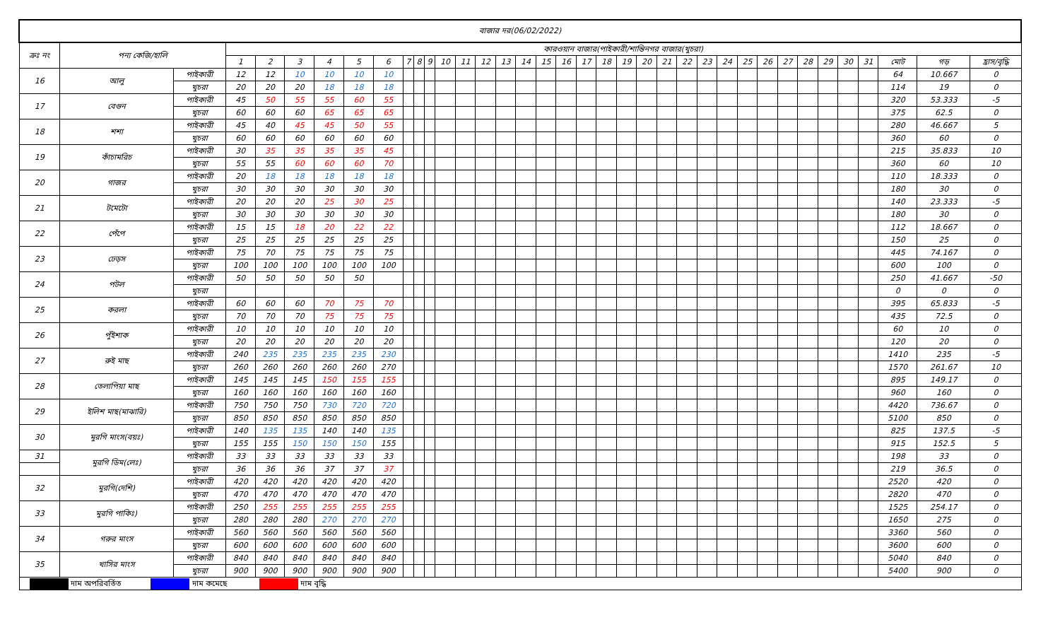| বাজার দর(06/02/2022) | | | | | | | | | | | | | | | | | | | | | | | | | | | | | | | | | | | | |
| --- | --- | --- | --- | --- | --- | --- | --- | --- | --- | --- | --- | --- | --- | --- | --- | --- | --- | --- | --- | --- | --- | --- | --- | --- | --- | --- | --- | --- | --- | --- | --- | --- | --- | --- | --- | --- |
| ক্রঃ নং | পন্য কেজি/হালি | | কারওয়ান বাজার(পাইকারী/শান্তিনগর বাজার(খুচরা) | | | | | | | | | | | | | | | | | | | | | | | | | | | | | | | | | |
| | | | 1 | 2 | 3 | 4 | 5 | 6 | 7 | 8 | 9 | 10 | 11 | 12 | 13 | 14 | 15 | 16 | 17 | 18 | 19 | 20 | 21 | 22 | 23 | 24 | 25 | 26 | 27 | 28 | 29 | 30 | 31 | মোট | গড় | হ্রাস/বৃদ্ধি |
| 16 | আলু | পাইকারী | 12 | 12 | 10 | 10 | 10 | 10 | | | | | | | | | | | | | | | | | | | | | | | | | | 64 | 10.667 | 0 |
| | | খুচরা | 20 | 20 | 20 | 18 | 18 | 18 | | | | | | | | | | | | | | | | | | | | | | | | | | 114 | 19 | 0 |
| 17 | বেগুন | পাইকারী | 45 | 50 | 55 | 55 | 60 | 55 | | | | | | | | | | | | | | | | | | | | | | | | | | 320 | 53.333 | -5 |
| | | খুচরা | 60 | 60 | 60 | 65 | 65 | 65 | | | | | | | | | | | | | | | | | | | | | | | | | | 375 | 62.5 | 0 |
| 18 | শশা | পাইকারী | 45 | 40 | 45 | 45 | 50 | 55 | | | | | | | | | | | | | | | | | | | | | | | | | | 280 | 46.667 | 5 |
| | | খুচরা | 60 | 60 | 60 | 60 | 60 | 60 | | | | | | | | | | | | | | | | | | | | | | | | | | 360 | 60 | 0 |
| 19 | কাঁচামরিচ | পাইকারী | 30 | 35 | 35 | 35 | 35 | 45 | | | | | | | | | | | | | | | | | | | | | | | | | | 215 | 35.833 | 10 |
| | | খুচরা | 55 | 55 | 60 | 60 | 60 | 70 | | | | | | | | | | | | | | | | | | | | | | | | | | 360 | 60 | 10 |
| 20 | গাজর | পাইকারী | 20 | 18 | 18 | 18 | 18 | 18 | | | | | | | | | | | | | | | | | | | | | | | | | | 110 | 18.333 | 0 |
| | | খুচরা | 30 | 30 | 30 | 30 | 30 | 30 | | | | | | | | | | | | | | | | | | | | | | | | | | 180 | 30 | 0 |
| 21 | টমেটো | পাইকারী | 20 | 20 | 20 | 25 | 30 | 25 | | | | | | | | | | | | | | | | | | | | | | | | | | 140 | 23.333 | -5 |
| | | খুচরা | 30 | 30 | 30 | 30 | 30 | 30 | | | | | | | | | | | | | | | | | | | | | | | | | | 180 | 30 | 0 |
| 22 | পেঁপে | পাইকারী | 15 | 15 | 18 | 20 | 22 | 22 | | | | | | | | | | | | | | | | | | | | | | | | | | 112 | 18.667 | 0 |
| | | খুচরা | 25 | 25 | 25 | 25 | 25 | 25 | | | | | | | | | | | | | | | | | | | | | | | | | | 150 | 25 | 0 |
| 23 | ঢেড়স | পাইকারী | 75 | 70 | 75 | 75 | 75 | 75 | | | | | | | | | | | | | | | | | | | | | | | | | | 445 | 74.167 | 0 |
| | | খুচরা | 100 | 100 | 100 | 100 | 100 | 100 | | | | | | | | | | | | | | | | | | | | | | | | | | 600 | 100 | 0 |
| 24 | পটল | পাইকারী | 50 | 50 | 50 | 50 | 50 | | | | | | | | | | | | | | | | | | | | | | | | | | | 250 | 41.667 | -50 |
| | | খুচরা | | | | | | | | | | | | | | | | | | | | | | | | | | | | | | | | 0 | 0 | 0 |
| 25 | করলা | পাইকারী | 60 | 60 | 60 | 70 | 75 | 70 | | | | | | | | | | | | | | | | | | | | | | | | | | 395 | 65.833 | -5 |
| | | খুচরা | 70 | 70 | 70 | 75 | 75 | 75 | | | | | | | | | | | | | | | | | | | | | | | | | | 435 | 72.5 | 0 |
| 26 | পুঁইশাক | পাইকারী | 10 | 10 | 10 | 10 | 10 | 10 | | | | | | | | | | | | | | | | | | | | | | | | | | 60 | 10 | 0 |
| | | খুচরা | 20 | 20 | 20 | 20 | 20 | 20 | | | | | | | | | | | | | | | | | | | | | | | | | | 120 | 20 | 0 |
| 27 | রুই মাছ | পাইকারী | 240 | 235 | 235 | 235 | 235 | 230 | | | | | | | | | | | | | | | | | | | | | | | | | | 1410 | 235 | -5 |
| | | খুচরা | 260 | 260 | 260 | 260 | 260 | 270 | | | | | | | | | | | | | | | | | | | | | | | | | | 1570 | 261.67 | 10 |
| 28 | তেলাপিয়া মাছ | পাইকারী | 145 | 145 | 145 | 150 | 155 | 155 | | | | | | | | | | | | | | | | | | | | | | | | | | 895 | 149.17 | 0 |
| | | খুচরা | 160 | 160 | 160 | 160 | 160 | 160 | | | | | | | | | | | | | | | | | | | | | | | | | | 960 | 160 | 0 |
| 29 | ইলিশ মাছ(মাঝারি) | পাইকারী | 750 | 750 | 750 | 730 | 720 | 720 | | | | | | | | | | | | | | | | | | | | | | | | | | 4420 | 736.67 | 0 |
| | | খুচরা | 850 | 850 | 850 | 850 | 850 | 850 | | | | | | | | | | | | | | | | | | | | | | | | | | 5100 | 850 | 0 |
| 30 | মুরগি মাংস(বয়ঃ) | পাইকারী | 140 | 135 | 135 | 140 | 140 | 135 | | | | | | | | | | | | | | | | | | | | | | | | | | 825 | 137.5 | -5 |
| | | খুচরা | 155 | 155 | 150 | 150 | 150 | 155 | | | | | | | | | | | | | | | | | | | | | | | | | | 915 | 152.5 | 5 |
| 31 | মুরগি ডিম(লেঃ) | পাইকারী | 33 | 33 | 33 | 33 | 33 | 33 | | | | | | | | | | | | | | | | | | | | | | | | | | 198 | 33 | 0 |
| | | খুচরা | 36 | 36 | 36 | 37 | 37 | 37 | | | | | | | | | | | | | | | | | | | | | | | | | | 219 | 36.5 | 0 |
| 32 | মুরগি(দেশি) | পাইকারী | 420 | 420 | 420 | 420 | 420 | 420 | | | | | | | | | | | | | | | | | | | | | | | | | | 2520 | 420 | 0 |
| | | খুচরা | 470 | 470 | 470 | 470 | 470 | 470 | | | | | | | | | | | | | | | | | | | | | | | | | | 2820 | 470 | 0 |
| 33 | মুরগি পাকিঃ) | পাইকারী | 250 | 255 | 255 | 255 | 255 | 255 | | | | | | | | | | | | | | | | | | | | | | | | | | 1525 | 254.17 | 0 |
| | | খুচরা | 280 | 280 | 280 | 270 | 270 | 270 | | | | | | | | | | | | | | | | | | | | | | | | | | 1650 | 275 | 0 |
| 34 | গরুর মাংস | পাইকারী | 560 | 560 | 560 | 560 | 560 | 560 | | | | | | | | | | | | | | | | | | | | | | | | | | 3360 | 560 | 0 |
| | | খুচরা | 600 | 600 | 600 | 600 | 600 | 600 | | | | | | | | | | | | | | | | | | | | | | | | | | 3600 | 600 | 0 |
| 35 | খাসির মাংস | পাইকারী | 840 | 840 | 840 | 840 | 840 | 840 | | | | | | | | | | | | | | | | | | | | | | | | | | 5040 | 840 | 0 |
| | | খুচরা | 900 | 900 | 900 | 900 | 900 | 900 | | | | | | | | | | | | | | | | | | | | | | | | | | 5400 | 900 | 0 |
| দাম অপরিবর্তিত দাম কমেছে দাম বৃদ্ধি | | | | | | | | | | | | | | | | | | | | | | | | | | | | | | | | | | | | |